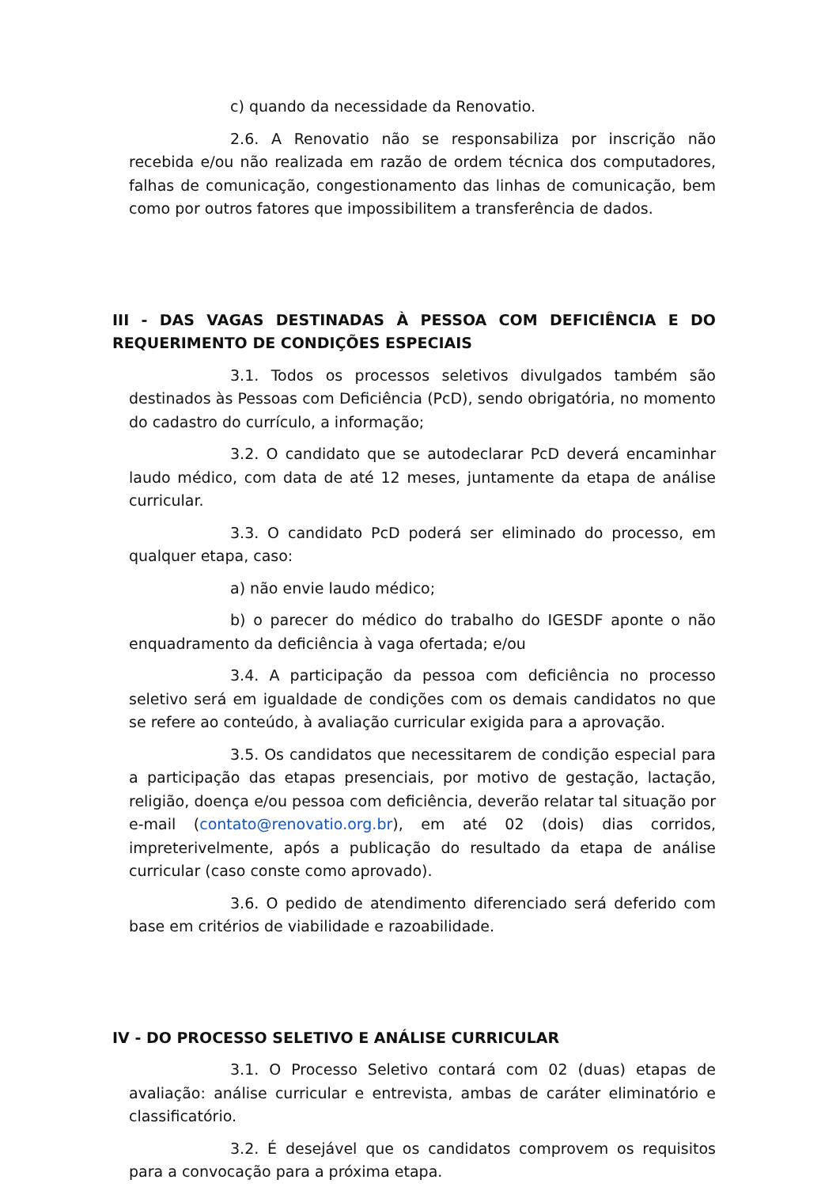c) quando da necessidade da Renovatio.
2.6. A Renovatio não se responsabiliza por inscrição não recebida e/ou não realizada em razão de ordem técnica dos computadores, falhas de comunicação, congestionamento das linhas de comunicação, bem como por outros fatores que impossibilitem a transferência de dados.
III - DAS VAGAS DESTINADAS À PESSOA COM DEFICIÊNCIA E DO REQUERIMENTO DE CONDIÇÕES ESPECIAIS
3.1. Todos os processos seletivos divulgados também são destinados às Pessoas com Deficiência (PcD), sendo obrigatória, no momento do cadastro do currículo, a informação;
3.2. O candidato que se autodeclarar PcD deverá encaminhar laudo médico, com data de até 12 meses, juntamente da etapa de análise curricular.
3.3. O candidato PcD poderá ser eliminado do processo, em qualquer etapa, caso:
a) não envie laudo médico;
b) o parecer do médico do trabalho do IGESDF aponte o não enquadramento da deficiência à vaga ofertada; e/ou
3.4. A participação da pessoa com deficiência no processo seletivo será em igualdade de condições com os demais candidatos no que se refere ao conteúdo, à avaliação curricular exigida para a aprovação.
3.5. Os candidatos que necessitarem de condição especial para a participação das etapas presenciais, por motivo de gestação, lactação, religião, doença e/ou pessoa com deficiência, deverão relatar tal situação por e-mail (contato@renovatio.org.br), em até 02 (dois) dias corridos, impreterivelmente, após a publicação do resultado da etapa de análise curricular (caso conste como aprovado).
3.6. O pedido de atendimento diferenciado será deferido com base em critérios de viabilidade e razoabilidade.
IV - DO PROCESSO SELETIVO E ANÁLISE CURRICULAR
3.1. O Processo Seletivo contará com 02 (duas) etapas de avaliação: análise curricular e entrevista, ambas de caráter eliminatório e classificatório.
3.2. É desejável que os candidatos comprovem os requisitos para a convocação para a próxima etapa.